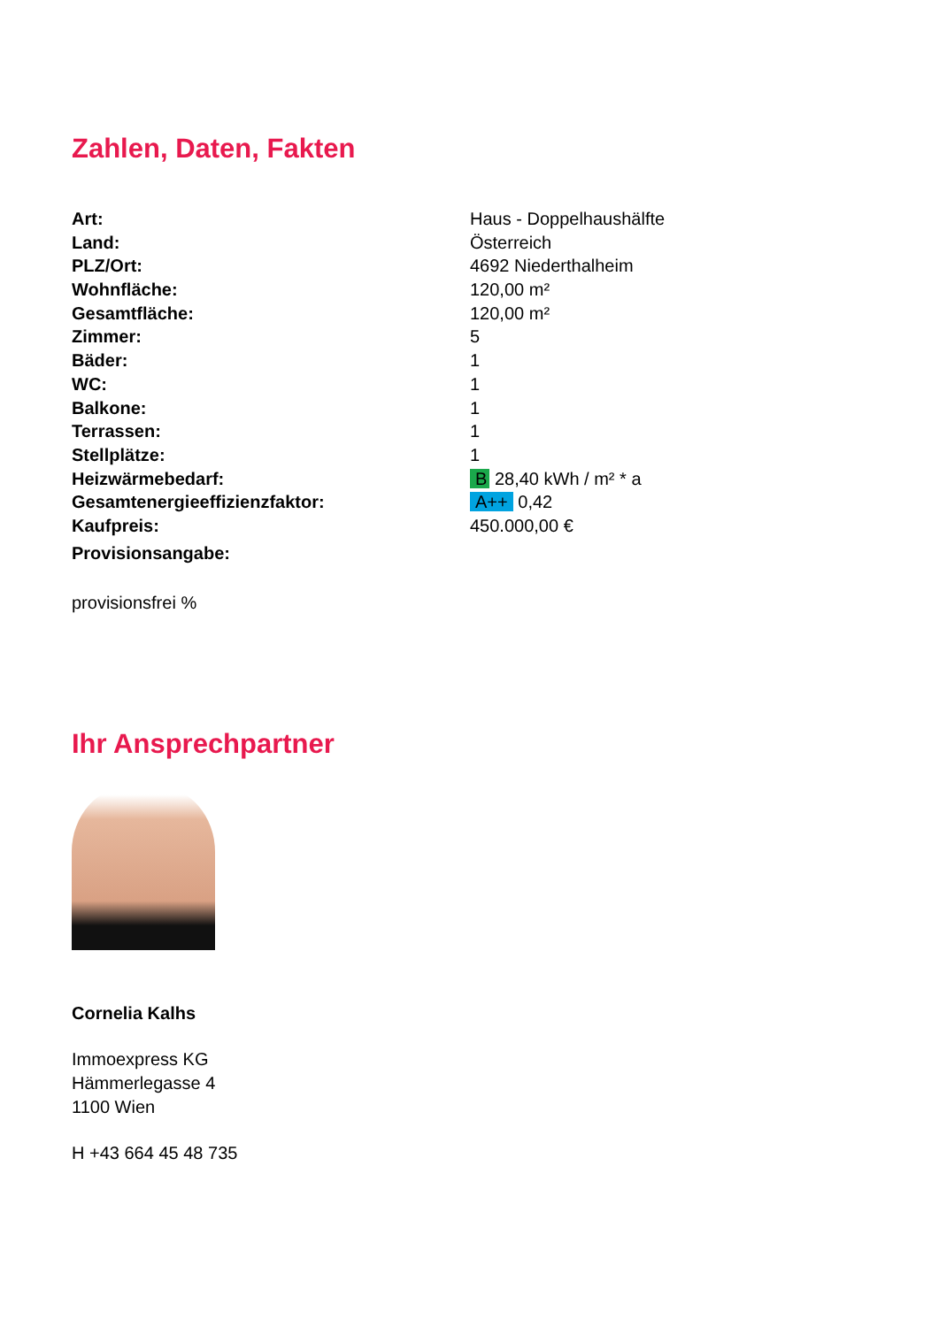Zahlen, Daten, Fakten
| Art: | Haus - Doppelhaushälfte |
| Land: | Österreich |
| PLZ/Ort: | 4692 Niederthalheim |
| Wohnfläche: | 120,00 m² |
| Gesamtfläche: | 120,00 m² |
| Zimmer: | 5 |
| Bäder: | 1 |
| WC: | 1 |
| Balkone: | 1 |
| Terrassen: | 1 |
| Stellplätze: | 1 |
| Heizwärmebedarf: | B 28,40 kWh / m² * a |
| Gesamtenergieeffizienzfaktor: | A++ 0,42 |
| Kaufpreis: | 450.000,00 € |
| Provisionsangabe: | |
provisionsfrei %
Ihr Ansprechpartner
Cornelia Kalhs
Immoexpress KG
Hämmerlegasse 4
1100 Wien
H +43 664 45 48 735